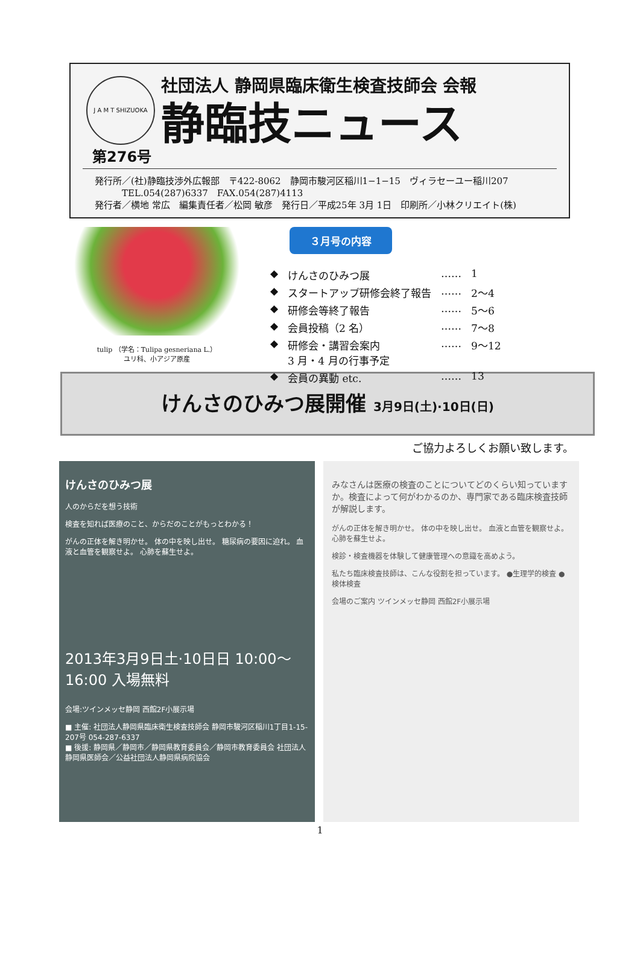J A M T SHIZUOKA
社団法人 静岡県臨床衛生検査技師会 会報
静臨技ニュース
第276号
発行所／(社)静臨技渉外広報部　〒422-8062　静岡市駿河区稲川1−1−15　ヴィラセーユー稲川207
　　　TEL.054(287)6337　FAX.054(287)4113
発行者／横地 常広　編集責任者／松岡 敏彦　発行日／平成25年 3月 1日　印刷所／小林クリエイト(株)
tulip （学名：Tulipa gesneriana L.）
ユリ科、小アジア原産
３月号の内容
| ◆ | けんさのひみつ展 | …… | 1 |
| ◆ | スタートアップ研修会終了報告 | …… | 2〜4 |
| ◆ | 研修会等終了報告 | …… | 5〜6 |
| ◆ | 会員投稿（2 名） | …… | 7〜8 |
| ◆ | 研修会・講習会案内 3 月・4 月の行事予定 | …… | 9〜12 |
| ◆ | 会員の異動 etc. | …… | 13 |
けんさのひみつ展開催 3月9日(土)·10日(日)
ご協力よろしくお願い致します。
けんさのひみつ展
人のからだを想う技術
検査を知れば医療のこと、からだのことがもっとわかる！
がんの正体を解き明かせ。 体の中を映し出せ。 糖尿病の要因に迫れ。 血液と血管を観察せよ。 心肺を蘇生せよ。
2013年3月9日土·10日日 10:00〜16:00 入場無料
会場:ツインメッセ静岡 西館2F小展示場
■ 主催: 社団法人静岡県臨床衛生検査技師会 静岡市駿河区稲川1丁目1-15-207号 054-287-6337
■ 後援: 静岡県／静岡市／静岡県教育委員会／静岡市教育委員会 社団法人静岡県医師会／公益社団法人静岡県病院協会
みなさんは医療の検査のことについてどのくらい知っていますか。検査によって何がわかるのか、専門家である臨床検査技師が解説します。
がんの正体を解き明かせ。 体の中を映し出せ。 血液と血管を観察せよ。 心肺を蘇生せよ。
検診・検査機器を体験して健康管理への意識を高めよう。
私たち臨床検査技師は、こんな役割を担っています。 ●生理学的検査 ●検体検査
会場のご案内 ツインメッセ静岡 西館2F小展示場
1